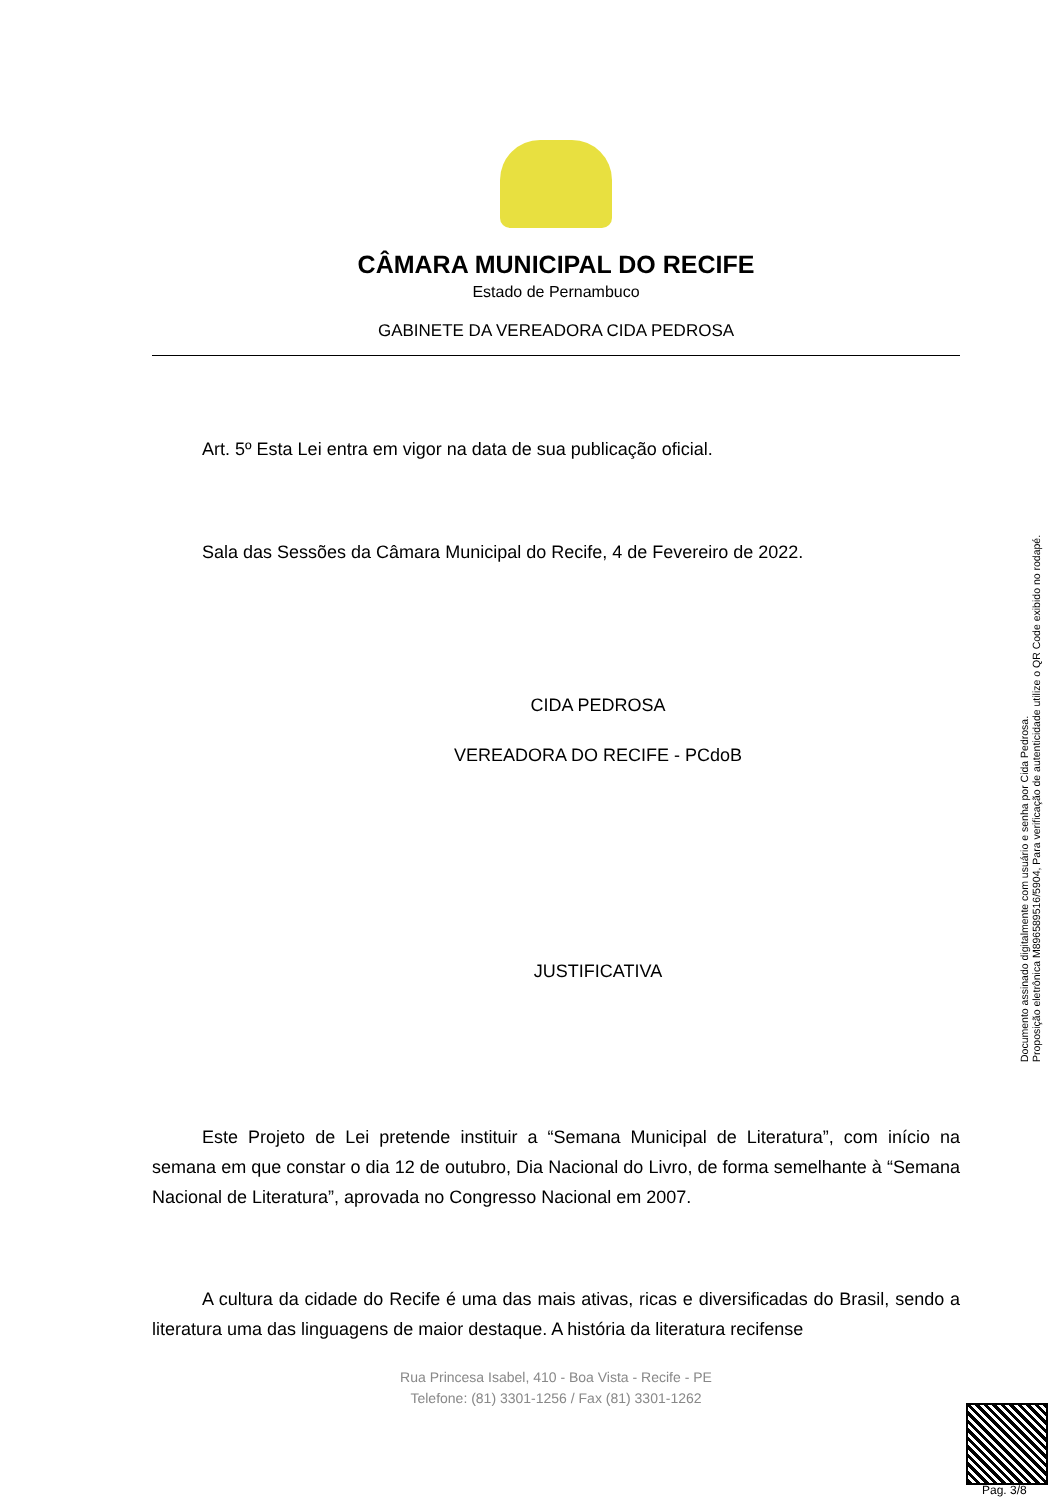CÂMARA MUNICIPAL DO RECIFE
Estado de Pernambuco
GABINETE DA VEREADORA CIDA PEDROSA
Art. 5º Esta Lei entra em vigor na data de sua publicação oficial.
Sala das Sessões da Câmara Municipal do Recife, 4 de Fevereiro de 2022.
CIDA PEDROSA
VEREADORA DO RECIFE - PCdoB
JUSTIFICATIVA
Este Projeto de Lei pretende instituir a “Semana Municipal de Literatura”, com início na semana em que constar o dia 12 de outubro, Dia Nacional do Livro, de forma semelhante à “Semana Nacional de Literatura”, aprovada no Congresso Nacional em 2007.
A cultura da cidade do Recife é uma das mais ativas, ricas e diversificadas do Brasil, sendo a literatura uma das linguagens de maior destaque. A história da literatura recifense
Rua Princesa Isabel, 410 - Boa Vista - Recife - PE
Telefone: (81) 3301-1256 / Fax (81) 3301-1262
Documento assinado digitalmente com usuário e senha por Cida Pedrosa.
Proposição eletrônica M896589516/5904, Para verificação de autenticidade utilize o QR Code exibido no rodapé.
Pag. 3/8